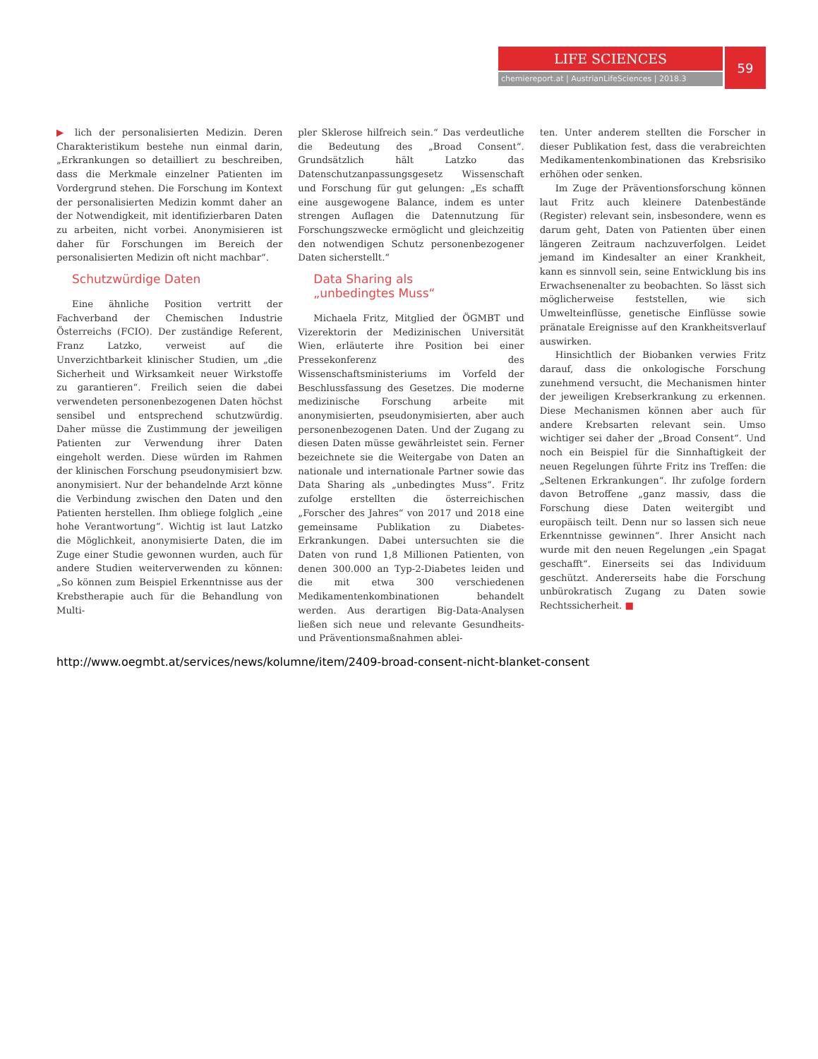LIFE SCIENCES
chemiereport.at | AustrianLifeSciences | 2018.3
59
▶ lich der personalisierten Medizin. Deren Charakteristikum bestehe nun einmal darin, „Erkrankungen so detailliert zu beschreiben, dass die Merkmale einzelner Patienten im Vordergrund stehen. Die Forschung im Kontext der personalisierten Medizin kommt daher an der Notwendigkeit, mit identifizierbaren Daten zu arbeiten, nicht vorbei. Anonymisieren ist daher für Forschungen im Bereich der personalisierten Medizin oft nicht machbar“.
Schutzwürdige Daten
Eine ähnliche Position vertritt der Fachverband der Chemischen Industrie Österreichs (FCIO). Der zuständige Referent, Franz Latzko, verweist auf die Unverzichtbarkeit klinischer Studien, um „die Sicherheit und Wirksamkeit neuer Wirkstoffe zu garantieren“. Freilich seien die dabei verwendeten personenbezogenen Daten höchst sensibel und entsprechend schutzwürdig. Daher müsse die Zustimmung der jeweiligen Patienten zur Verwendung ihrer Daten eingeholt werden. Diese würden im Rahmen der klinischen Forschung pseudonymisiert bzw. anonymisiert. Nur der behandelnde Arzt könne die Verbindung zwischen den Daten und den Patienten herstellen. Ihm obliege folglich „eine hohe Verantwortung“. Wichtig ist laut Latzko die Möglichkeit, anonymisierte Daten, die im Zuge einer Studie gewonnen wurden, auch für andere Studien weiterverwenden zu können: „So können zum Beispiel Erkenntnisse aus der Krebstherapie auch für die Behandlung von Multi-
pler Sklerose hilfreich sein.“ Das verdeutliche die Bedeutung des „Broad Consent“. Grundsätzlich hält Latzko das Datenschutzanpassungsgesetz Wissenschaft und Forschung für gut gelungen: „Es schafft eine ausgewogene Balance, indem es unter strengen Auflagen die Datennutzung für Forschungszwecke ermöglicht und gleichzeitig den notwendigen Schutz personenbezogener Daten sicherstellt.“
Data Sharing als
„unbedingtes Muss“
Michaela Fritz, Mitglied der ÖGMBT und Vizerektorin der Medizinischen Universität Wien, erläuterte ihre Position bei einer Pressekonferenz des Wissenschaftsministeriums im Vorfeld der Beschlussfassung des Gesetzes. Die moderne medizinische Forschung arbeite mit anonymisierten, pseudonymisierten, aber auch personenbezogenen Daten. Und der Zugang zu diesen Daten müsse gewährleistet sein. Ferner bezeichnete sie die Weitergabe von Daten an nationale und internationale Partner sowie das Data Sharing als „unbedingtes Muss“. Fritz zufolge erstellten die österreichischen „Forscher des Jahres“ von 2017 und 2018 eine gemeinsame Publikation zu Diabetes-Erkrankungen. Dabei untersuchten sie die Daten von rund 1,8 Millionen Patienten, von denen 300.000 an Typ-2-Diabetes leiden und die mit etwa 300 verschiedenen Medikamentenkombinationen behandelt werden. Aus derartigen Big-Data-Analysen ließen sich neue und relevante Gesundheits- und Präventionsmaßnahmen ablei-
ten. Unter anderem stellten die Forscher in dieser Publikation fest, dass die verabreichten Medikamentenkombinationen das Krebsrisiko erhöhen oder senken.
Im Zuge der Präventionsforschung können laut Fritz auch kleinere Datenbestände (Register) relevant sein, insbesondere, wenn es darum geht, Daten von Patienten über einen längeren Zeitraum nachzuverfolgen. Leidet jemand im Kindesalter an einer Krankheit, kann es sinnvoll sein, seine Entwicklung bis ins Erwachsenenalter zu beobachten. So lässt sich möglicherweise feststellen, wie sich Umwelteinflüsse, genetische Einflüsse sowie pränatale Ereignisse auf den Krankheitsverlauf auswirken.
Hinsichtlich der Biobanken verwies Fritz darauf, dass die onkologische Forschung zunehmend versucht, die Mechanismen hinter der jeweiligen Krebserkrankung zu erkennen. Diese Mechanismen können aber auch für andere Krebsarten relevant sein. Umso wichtiger sei daher der „Broad Consent“. Und noch ein Beispiel für die Sinnhaftigkeit der neuen Regelungen führte Fritz ins Treffen: die „Seltenen Erkrankungen“. Ihr zufolge fordern davon Betroffene „ganz massiv, dass die Forschung diese Daten weitergibt und europäisch teilt. Denn nur so lassen sich neue Erkenntnisse gewinnen“. Ihrer Ansicht nach wurde mit den neuen Regelungen „ein Spagat geschafft“. Einerseits sei das Individuum geschützt. Andererseits habe die Forschung unbürokratisch Zugang zu Daten sowie Rechtssicherheit. ■
http://www.oegmbt.at/services/news/kolumne/item/2409-broad-consent-nicht-blanket-consent